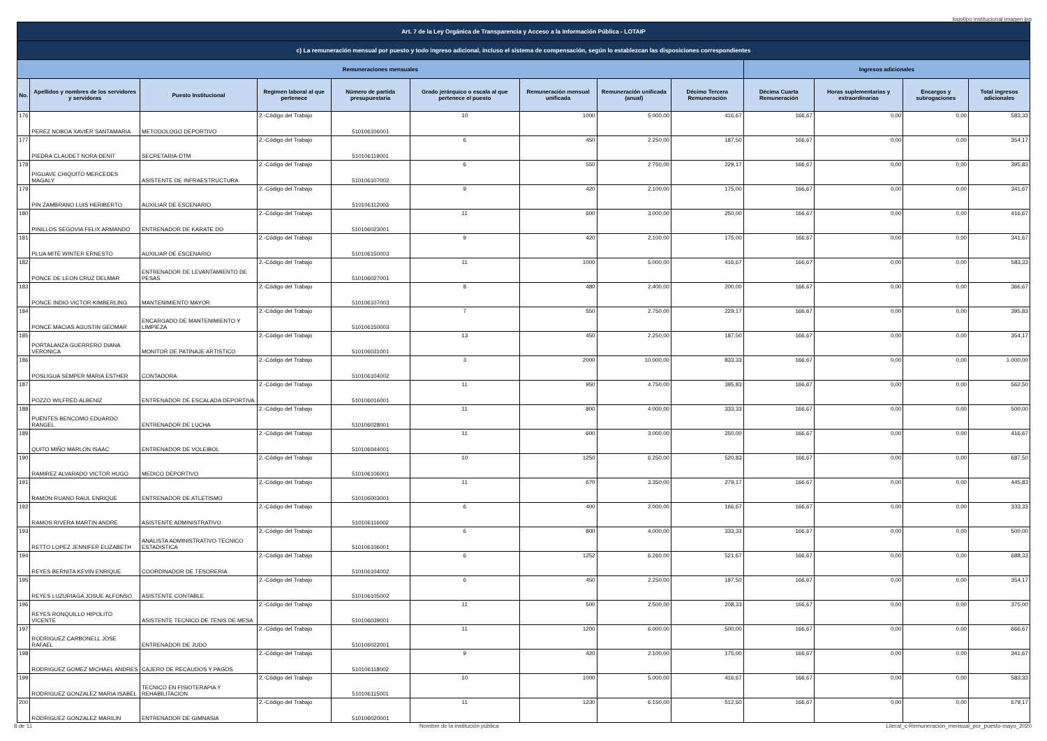logotipo institucional imagen jpg
| Art. 7 de la Ley Orgánica de Transparencia y Acceso a la Información Pública - LOTAIP | | | | | | | | | | | | |
| --- | --- | --- | --- | --- | --- | --- | --- | --- | --- | --- | --- | --- |
| c) La remuneración mensual por puesto y todo ingreso adicional, incluso el sistema de compensación, según lo establezcan las disposiciones correspondientes | | | | | | | | | | | | |
| Remuneraciones mensuales | | | | | | | | | Ingresos adicionales | | | |
| No. | Apellidos y nombres de los servidores y servidoras | Puesto Institucional | Regimen laboral al que pertenece | Número de partida presupuestaria | Grado jerárquico o escala al que pertenece el puesto | Remuneración mensual unificada | Remuneración unificada (anual) | Décimo Tercera Remuneración | Décima Cuarta Remuneración | Horas suplementarias y extraordinarias | Encargos y subrogaciones | Total ingresos adicionales |
| 176 | PEREZ NOBOA XAVIER SANTAMARIA | METODOLOGO DEPORTIVO | 2.-Código del Trabajo | 510106106001 | 10 | 1000 | 5.000,00 | 416,67 | 166,67 | 0,00 | 0,00 | 583,33 |
| 177 | PIEDRA CLAUDET NORA DENIT | SECRETARIA-DTM | 2.-Código del Trabajo | 510106119001 | 6 | 450 | 2.250,00 | 187,50 | 166,67 | 0,00 | 0,00 | 354,17 |
| 178 | PIGUAVE CHIQUITO MERCEDES MAGALY | ASISTENTE DE INFRAESTRUCTURA | 2.-Código del Trabajo | 510106107002 | 6 | 550 | 2.750,00 | 229,17 | 166,67 | 0,00 | 0,00 | 395,83 |
| 179 | PIN ZAMBRANO LUIS HERIBERTO | AUXILIAR DE ESCENARIO | 2.-Código del Trabajo | 510106112003 | 9 | 420 | 2.100,00 | 175,00 | 166,67 | 0,00 | 0,00 | 341,67 |
| 180 | PINILLOS SEGOVIA FELIX ARMANDO | ENTRENADOR DE KARATE DO | 2.-Código del Trabajo | 510106023001 | 11 | 600 | 3.000,00 | 250,00 | 166,67 | 0,00 | 0,00 | 416,67 |
| 181 | PLUA MITE WINTER ERNESTO | AUXILIAR DE ESCENARIO | 2.-Código del Trabajo | 510106150003 | 9 | 420 | 2.100,00 | 175,00 | 166,67 | 0,00 | 0,00 | 341,67 |
| 182 | PONCE DE LEON CRUZ DELMAR | ENTRENADOR DE LEVANTAMIENTO DE PESAS | 2.-Código del Trabajo | 510106027001 | 11 | 1000 | 5.000,00 | 416,67 | 166,67 | 0,00 | 0,00 | 583,33 |
| 183 | PONCE INDIO VICTOR KIMBERLING | MANTENIMIENTO MAYOR | 2.-Código del Trabajo | 510106107003 | 8 | 480 | 2.400,00 | 200,00 | 166,67 | 0,00 | 0,00 | 366,67 |
| 184 | PONCE MACIAS AGUSTIN GEOMAR | ENCARGADO DE MANTENIMIENTO Y LIMPIEZA | 2.-Código del Trabajo | 510106150003 | 7 | 550 | 2.750,00 | 229,17 | 166,67 | 0,00 | 0,00 | 395,83 |
| 185 | PORTALANZA GUERRERO DIANA VERONICA | MONITOR DE PATINAJE ARTISTICO | 2.-Código del Trabajo | 510106031001 | 13 | 450 | 2.250,00 | 187,50 | 166,67 | 0,00 | 0,00 | 354,17 |
| 186 | POSLIGUA SEMPER MARIA ESTHER | CONTADORA | 2.-Código del Trabajo | 510106104002 | 3 | 2000 | 10.000,00 | 833,33 | 166,67 | 0,00 | 0,00 | 1.000,00 |
| 187 | POZZO WILFRED ALBENIZ | ENTRENADOR DE ESCALADA DEPORTIVA | 2.-Código del Trabajo | 510106016001 | 11 | 950 | 4.750,00 | 395,83 | 166,67 | 0,00 | 0,00 | 562,50 |
| 188 | PUENTES BENCOMO EDUARDO RANGEL | ENTRENADOR DE LUCHA | 2.-Código del Trabajo | 510106028001 | 11 | 800 | 4.000,00 | 333,33 | 166,67 | 0,00 | 0,00 | 500,00 |
| 189 | QUITO MIÑO MARLON ISAAC | ENTRENADOR DE VOLEIBOL | 2.-Código del Trabajo | 510106044001 | 11 | 600 | 3.000,00 | 250,00 | 166,67 | 0,00 | 0,00 | 416,67 |
| 190 | RAMIREZ ALVARADO VICTOR HUGO | MEDICO DEPORTIVO | 2.-Código del Trabajo | 510106106001 | 10 | 1250 | 6.250,00 | 520,83 | 166,67 | 0,00 | 0,00 | 687,50 |
| 191 | RAMON RUANO RAUL ENRIQUE | ENTRENADOR DE ATLETISMO | 2.-Código del Trabajo | 510106003001 | 11 | 670 | 3.350,00 | 279,17 | 166,67 | 0,00 | 0,00 | 445,83 |
| 192 | RAMOS RIVERA MARTIN ANDRE | ASISTENTE ADMINISTRATIVO | 2.-Código del Trabajo | 510106116002 | 6 | 400 | 2.000,00 | 166,67 | 166,67 | 0,00 | 0,00 | 333,33 |
| 193 | RETTO LOPEZ JENNIFER ELIZABETH | ANALISTA ADMINISTRATIVO-TECNICO ESTADISTICA | 2.-Código del Trabajo | 510106106001 | 6 | 800 | 4.000,00 | 333,33 | 166,67 | 0,00 | 0,00 | 500,00 |
| 194 | REYES BERNITA KEVIN ENRIQUE | COORDINADOR DE TESORERIA | 2.-Código del Trabajo | 510106104002 | 6 | 1252 | 6.260,00 | 521,67 | 166,67 | 0,00 | 0,00 | 688,33 |
| 195 | REYES LUZURIAGA JOSUE ALFONSO | ASISTENTE CONTABLE | 2.-Código del Trabajo | 510106105002 | 6 | 450 | 2.250,00 | 187,50 | 166,67 | 0,00 | 0,00 | 354,17 |
| 196 | REYES RONQUILLO HIPOLITO VICENTE | ASISTENTE TECNICO DE TENIS DE MESA | 2.-Código del Trabajo | 510106039001 | 11 | 500 | 2.500,00 | 208,33 | 166,67 | 0,00 | 0,00 | 375,00 |
| 197 | RODRIGUEZ CARBONELL JOSE RAFAEL | ENTRENADOR DE JUDO | 2.-Código del Trabajo | 510106022001 | 11 | 1200 | 6.000,00 | 500,00 | 166,67 | 0,00 | 0,00 | 666,67 |
| 198 | RODRIGUEZ GOMEZ MICHAEL ANDRES | CAJERO DE RECAUDOS Y PAGOS | 2.-Código del Trabajo | 510106118002 | 9 | 420 | 2.100,00 | 175,00 | 166,67 | 0,00 | 0,00 | 341,67 |
| 199 | RODRIGUEZ GONZALEZ MARIA ISABEL | TECNICO EN FISIOTERAPIA Y REHABILITACION | 2.-Código del Trabajo | 510106115001 | 10 | 1000 | 5.000,00 | 416,67 | 166,67 | 0,00 | 0,00 | 583,33 |
| 200 | RODRIGUEZ GONZALEZ MARILIN | ENTRENADOR DE GIMNASIA | 2.-Código del Trabajo | 510106020001 | 11 | 1230 | 6.150,00 | 512,50 | 166,67 | 0,00 | 0,00 | 679,17 |
8 de 11 Nombre de la institución pública Literal_c-Remuneración_mensual_por_puesto-mayo_2020